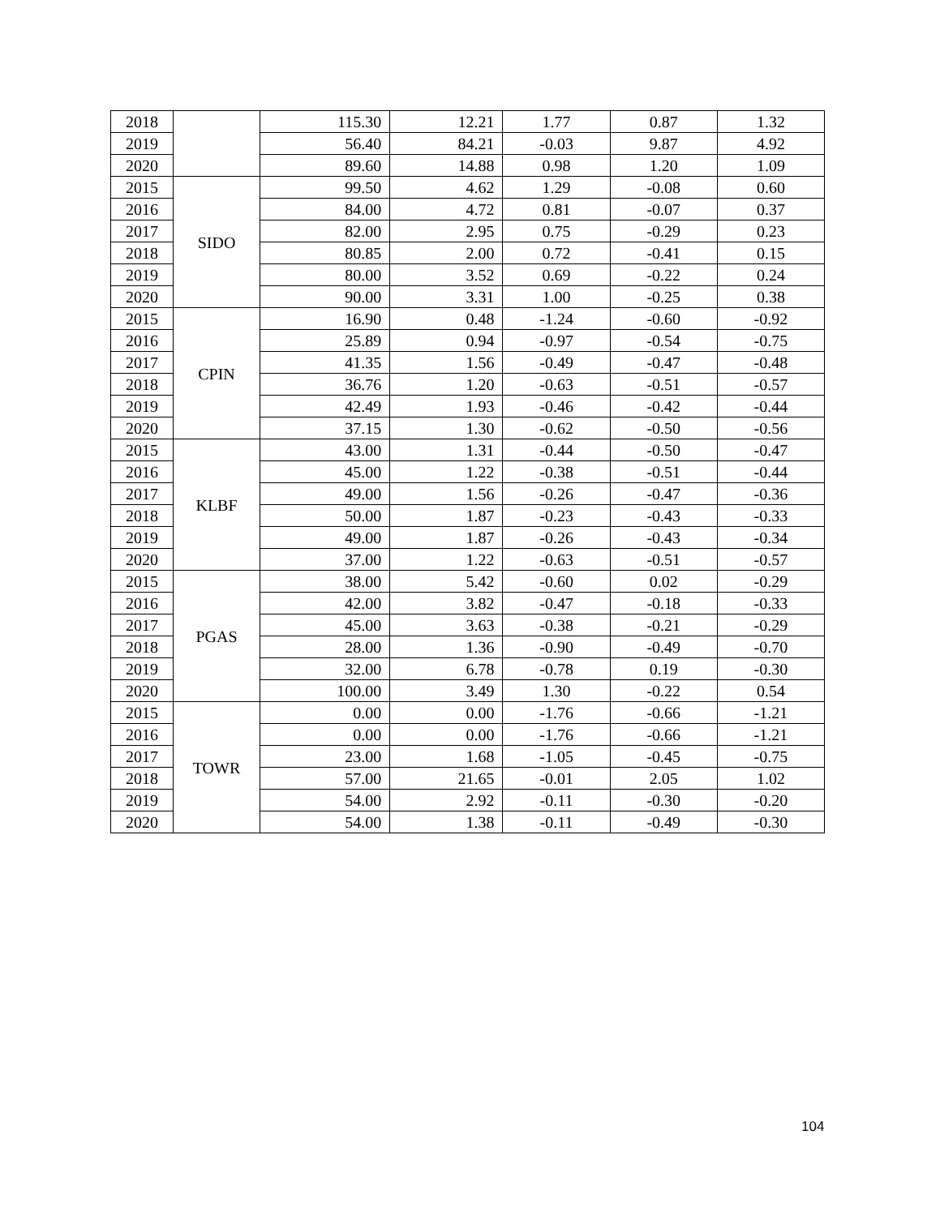| 2018 | | 115.30 | 12.21 | 1.77 | 0.87 | 1.32 |
| 2019 | | 56.40 | 84.21 | -0.03 | 9.87 | 4.92 |
| 2020 | | 89.60 | 14.88 | 0.98 | 1.20 | 1.09 |
| 2015 | SIDO | 99.50 | 4.62 | 1.29 | -0.08 | 0.60 |
| 2016 | | 84.00 | 4.72 | 0.81 | -0.07 | 0.37 |
| 2017 | | 82.00 | 2.95 | 0.75 | -0.29 | 0.23 |
| 2018 | | 80.85 | 2.00 | 0.72 | -0.41 | 0.15 |
| 2019 | | 80.00 | 3.52 | 0.69 | -0.22 | 0.24 |
| 2020 | | 90.00 | 3.31 | 1.00 | -0.25 | 0.38 |
| 2015 | CPIN | 16.90 | 0.48 | -1.24 | -0.60 | -0.92 |
| 2016 | | 25.89 | 0.94 | -0.97 | -0.54 | -0.75 |
| 2017 | | 41.35 | 1.56 | -0.49 | -0.47 | -0.48 |
| 2018 | | 36.76 | 1.20 | -0.63 | -0.51 | -0.57 |
| 2019 | | 42.49 | 1.93 | -0.46 | -0.42 | -0.44 |
| 2020 | | 37.15 | 1.30 | -0.62 | -0.50 | -0.56 |
| 2015 | KLBF | 43.00 | 1.31 | -0.44 | -0.50 | -0.47 |
| 2016 | | 45.00 | 1.22 | -0.38 | -0.51 | -0.44 |
| 2017 | | 49.00 | 1.56 | -0.26 | -0.47 | -0.36 |
| 2018 | | 50.00 | 1.87 | -0.23 | -0.43 | -0.33 |
| 2019 | | 49.00 | 1.87 | -0.26 | -0.43 | -0.34 |
| 2020 | | 37.00 | 1.22 | -0.63 | -0.51 | -0.57 |
| 2015 | PGAS | 38.00 | 5.42 | -0.60 | 0.02 | -0.29 |
| 2016 | | 42.00 | 3.82 | -0.47 | -0.18 | -0.33 |
| 2017 | | 45.00 | 3.63 | -0.38 | -0.21 | -0.29 |
| 2018 | | 28.00 | 1.36 | -0.90 | -0.49 | -0.70 |
| 2019 | | 32.00 | 6.78 | -0.78 | 0.19 | -0.30 |
| 2020 | | 100.00 | 3.49 | 1.30 | -0.22 | 0.54 |
| 2015 | TOWR | 0.00 | 0.00 | -1.76 | -0.66 | -1.21 |
| 2016 | | 0.00 | 0.00 | -1.76 | -0.66 | -1.21 |
| 2017 | | 23.00 | 1.68 | -1.05 | -0.45 | -0.75 |
| 2018 | | 57.00 | 21.65 | -0.01 | 2.05 | 1.02 |
| 2019 | | 54.00 | 2.92 | -0.11 | -0.30 | -0.20 |
| 2020 | | 54.00 | 1.38 | -0.11 | -0.49 | -0.30 |
104